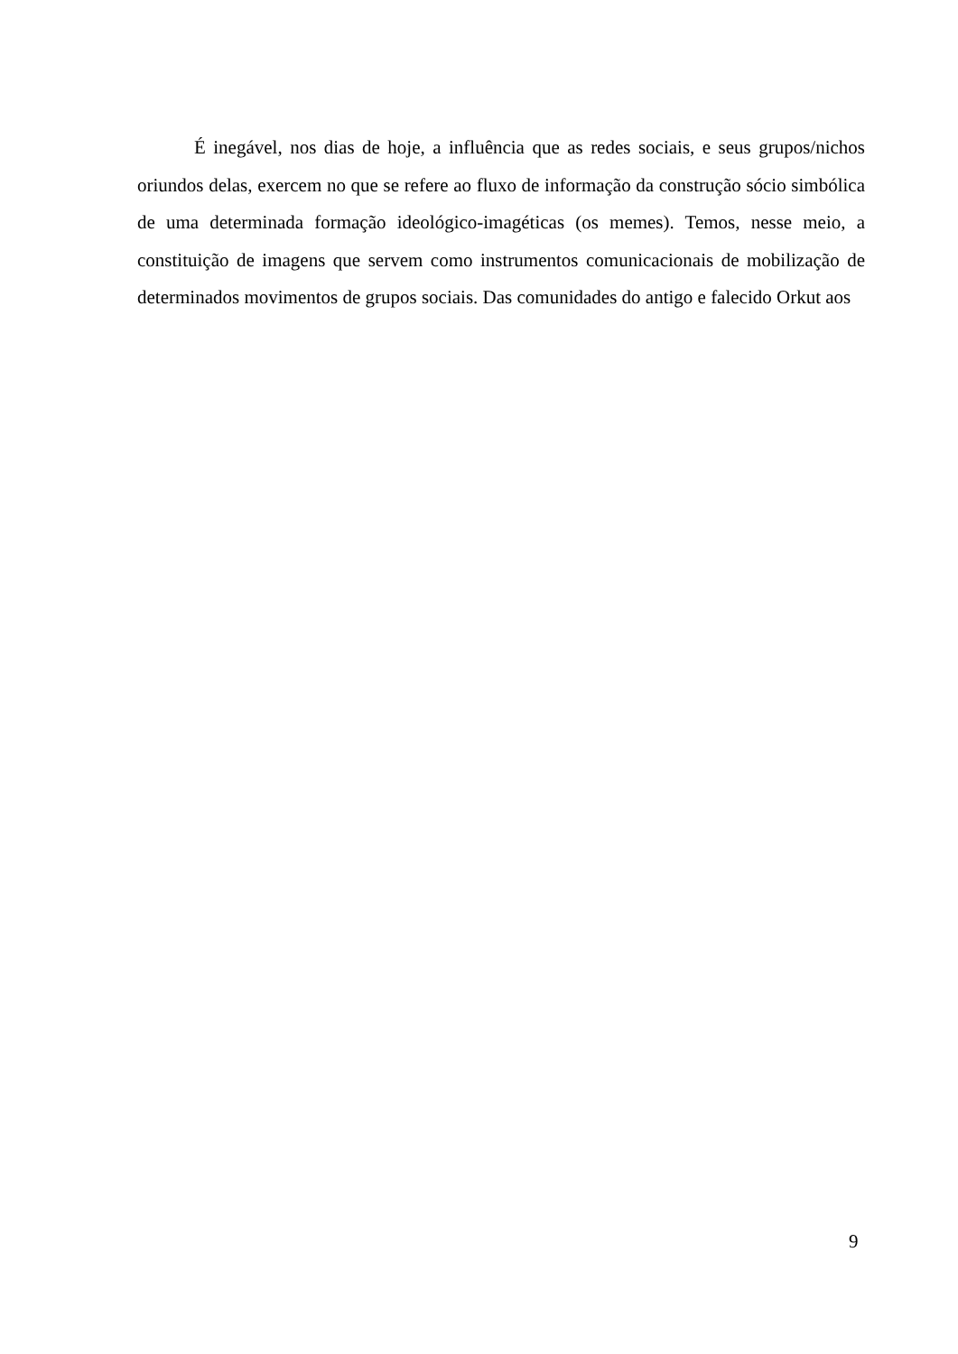É inegável, nos dias de hoje, a influência que as redes sociais, e seus grupos/nichos oriundos delas, exercem no que se refere ao fluxo de informação da construção sócio simbólica de uma determinada formação ideológico-imagéticas (os memes). Temos, nesse meio, a constituição de imagens que servem como instrumentos comunicacionais de mobilização de determinados movimentos de grupos sociais. Das comunidades do antigo e falecido Orkut aos
9